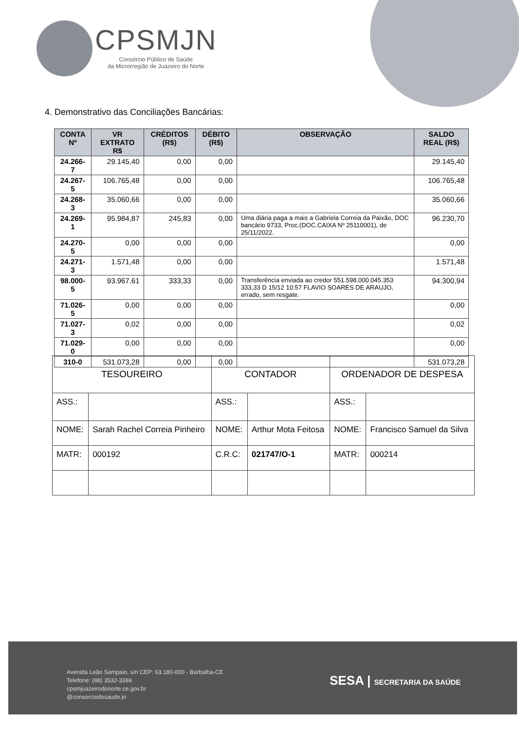CPSMJN
Consórcio Público de Saúde
da Microrregião de Juazeiro do Norte
4. Demonstrativo das Conciliações Bancárias:
| CONTA Nº | VR EXTRATO R$ | CRÉDITOS (R$) | DÉBITO (R$) | OBSERVAÇÃO | SALDO REAL (R$) |
| --- | --- | --- | --- | --- | --- |
| 24.266-7 | 29.145,40 | 0,00 | 0,00 | | 29.145,40 |
| 24.267-5 | 106.765,48 | 0,00 | 0,00 | | 106.765,48 |
| 24.268-3 | 35.060,66 | 0,00 | 0,00 | | 35.060,66 |
| 24.269-1 | 95.984,87 | 245,83 | 0,00 | Uma diária paga a mais a Gabriela Correia da Paixão, DOC bancário 9733, Proc.(DOC.CAIXA Nº 25110001), de 25/11/2022. | 96.230,70 |
| 24.270-5 | 0,00 | 0,00 | 0,00 | | 0,00 |
| 24.271-3 | 1.571,48 | 0,00 | 0,00 | | 1.571,48 |
| 98.000-5 | 93.967,61 | 333,33 | 0,00 | Transferência enviada ao credor 551.598.000.045.353 333,33 D 15/12 10:57 FLAVIO SOARES DE ARAUJO, errado, sem resgate. | 94.300,94 |
| 71.026-5 | 0,00 | 0,00 | 0,00 | | 0,00 |
| 71.027-3 | 0,02 | 0,00 | 0,00 | | 0,02 |
| 71.029-0 | 0,00 | 0,00 | 0,00 | | 0,00 |
| 310-0 | 531.073,28 | 0,00 | 0,00 | | 531.073,28 |
| TESOUREIRO | | CONTADOR | | ORDENADOR DE DESPESA | |
| ASS.: | | ASS.: | | ASS.: | |
| NOME: | Sarah Rachel Correia Pinheiro | NOME: | Arthur Mota Feitosa | NOME: | Francisco Samuel da Silva |
| MATR: | 000192 | C.R.C: | 021747/O-1 | MATR: | 000214 |
Avenida Leão Sampaio, s/n CEP: 63.180-000 - Barbalha-CE
Telefone: (88) 3532-3386
cpsmjuazeirodonorte.ce.gov.br
@consorciodesaude.jn
SESA | SECRETARIA DA SAÚDE